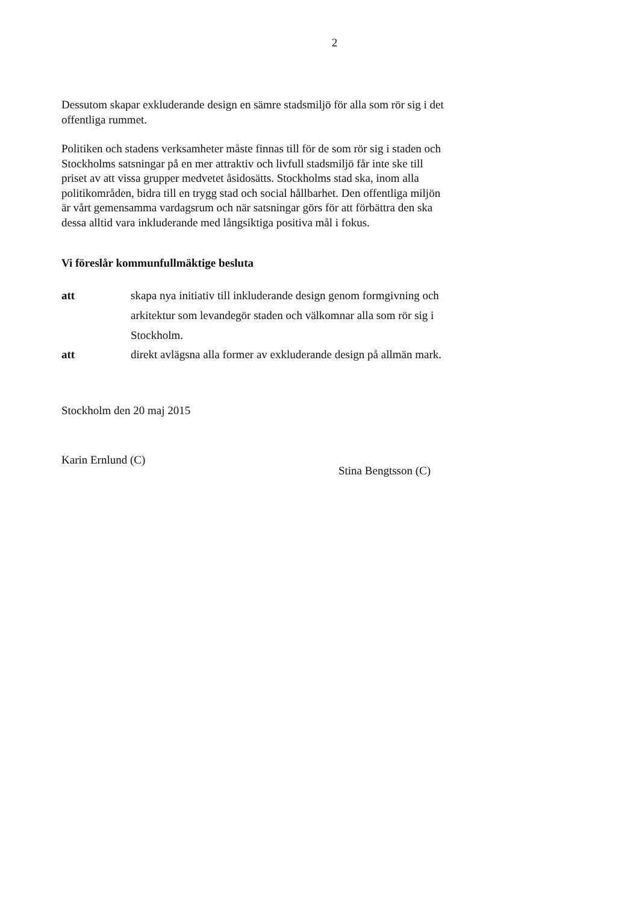2
Dessutom skapar exkluderande design en sämre stadsmiljö för alla som rör sig i det offentliga rummet.
Politiken och stadens verksamheter måste finnas till för de som rör sig i staden och Stockholms satsningar på en mer attraktiv och livfull stadsmiljö får inte ske till priset av att vissa grupper medvetet åsidosätts. Stockholms stad ska, inom alla politikområden, bidra till en trygg stad och social hållbarhet. Den offentliga miljön är vårt gemensamma vardagsrum och när satsningar görs för att förbättra den ska dessa alltid vara inkluderande med långsiktiga positiva mål i fokus.
Vi föreslår kommunfullmäktige besluta
att skapa nya initiativ till inkluderande design genom formgivning och arkitektur som levandegör staden och välkomnar alla som rör sig i Stockholm.
att direkt avlägsna alla former av exkluderande design på allmän mark.
Stockholm den 20 maj 2015
Karin Ernlund (C)
Stina Bengtsson (C)